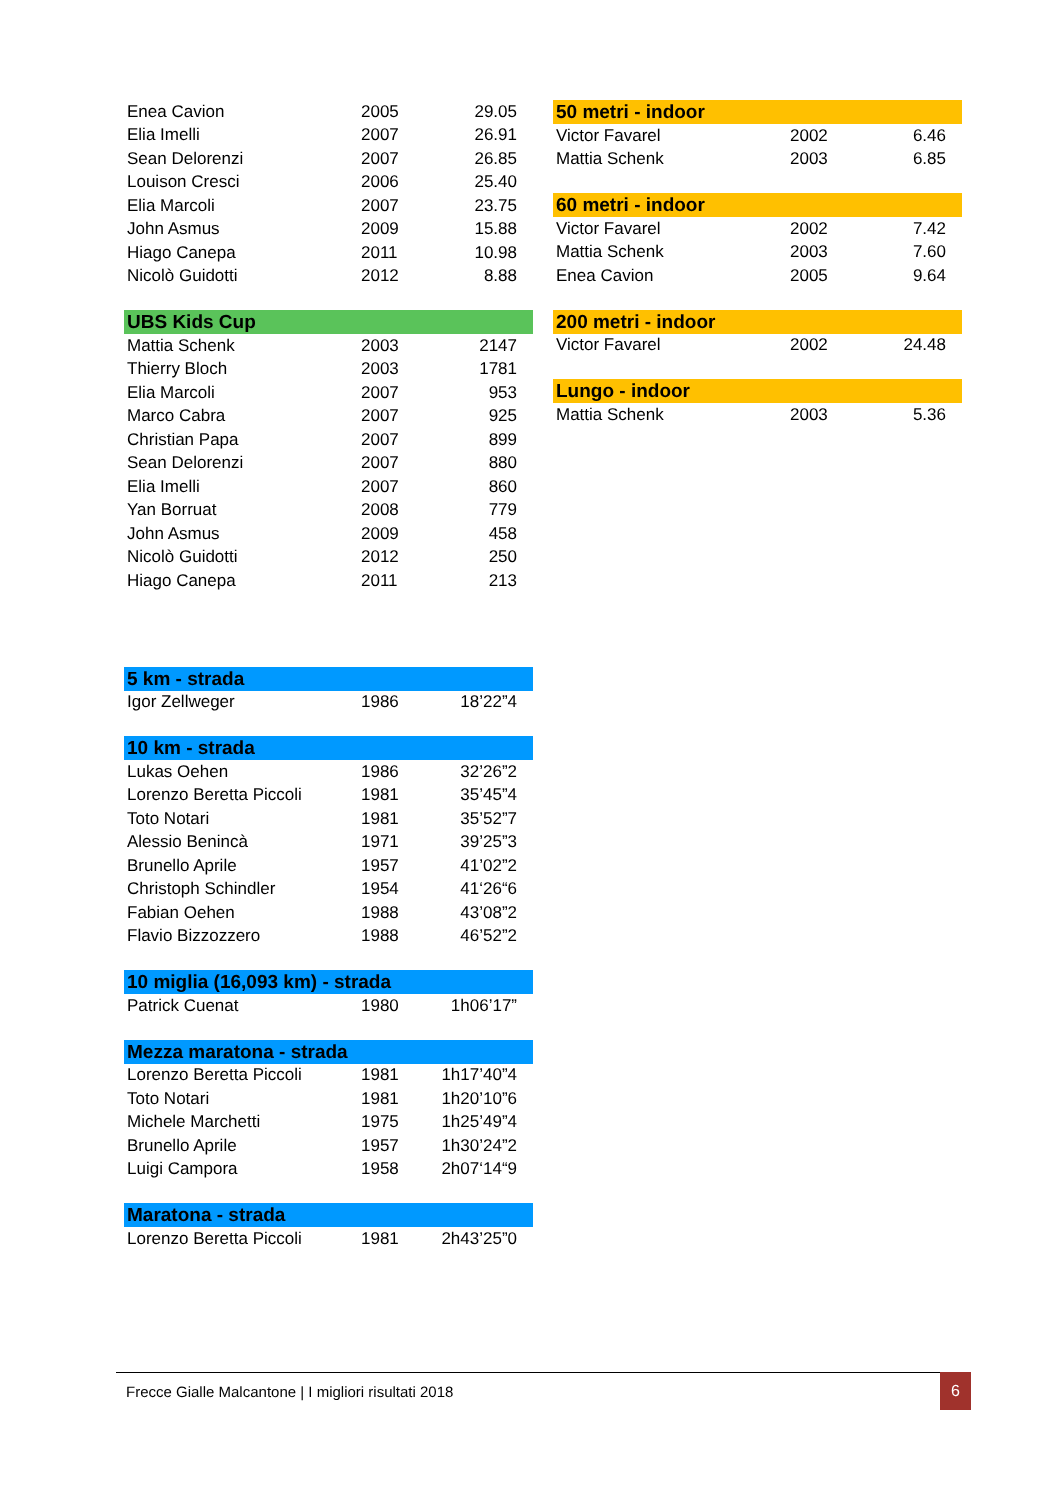| Enea Cavion | 2005 | 29.05 |
| Elia Imelli | 2007 | 26.91 |
| Sean Delorenzi | 2007 | 26.85 |
| Louison Cresci | 2006 | 25.40 |
| Elia Marcoli | 2007 | 23.75 |
| John Asmus | 2009 | 15.88 |
| Hiago Canepa | 2011 | 10.98 |
| Nicolò Guidotti | 2012 | 8.88 |
| UBS Kids Cup | | |
| --- | --- | --- |
| Mattia Schenk | 2003 | 2147 |
| Thierry Bloch | 2003 | 1781 |
| Elia Marcoli | 2007 | 953 |
| Marco Cabra | 2007 | 925 |
| Christian Papa | 2007 | 899 |
| Sean Delorenzi | 2007 | 880 |
| Elia Imelli | 2007 | 860 |
| Yan Borruat | 2008 | 779 |
| John Asmus | 2009 | 458 |
| Nicolò Guidotti | 2012 | 250 |
| Hiago Canepa | 2011 | 213 |
| 5 km - strada | | |
| --- | --- | --- |
| Igor Zellweger | 1986 | 18’22”4 |
| 10 km - strada | | |
| --- | --- | --- |
| Lukas Oehen | 1986 | 32’26”2 |
| Lorenzo Beretta Piccoli | 1981 | 35’45”4 |
| Toto Notari | 1981 | 35’52”7 |
| Alessio Benincà | 1971 | 39’25”3 |
| Brunello Aprile | 1957 | 41’02”2 |
| Christoph Schindler | 1954 | 41‘26“6 |
| Fabian Oehen | 1988 | 43’08”2 |
| Flavio Bizzozzero | 1988 | 46’52”2 |
| 10 miglia (16,093 km) - strada | | |
| --- | --- | --- |
| Patrick Cuenat | 1980 | 1h06’17” |
| Mezza maratona - strada | | |
| --- | --- | --- |
| Lorenzo Beretta Piccoli | 1981 | 1h17’40”4 |
| Toto Notari | 1981 | 1h20’10”6 |
| Michele Marchetti | 1975 | 1h25’49”4 |
| Brunello Aprile | 1957 | 1h30’24”2 |
| Luigi Campora | 1958 | 2h07‘14“9 |
| Maratona - strada | | |
| --- | --- | --- |
| Lorenzo Beretta Piccoli | 1981 | 2h43’25”0 |
| 50 metri - indoor | | |
| --- | --- | --- |
| Victor Favarel | 2002 | 6.46 |
| Mattia Schenk | 2003 | 6.85 |
| 60 metri - indoor | | |
| --- | --- | --- |
| Victor Favarel | 2002 | 7.42 |
| Mattia Schenk | 2003 | 7.60 |
| Enea Cavion | 2005 | 9.64 |
| 200 metri - indoor | | |
| --- | --- | --- |
| Victor Favarel | 2002 | 24.48 |
| Lungo - indoor | | |
| --- | --- | --- |
| Mattia Schenk | 2003 | 5.36 |
Frecce Gialle Malcantone | I migliori risultati 2018 6